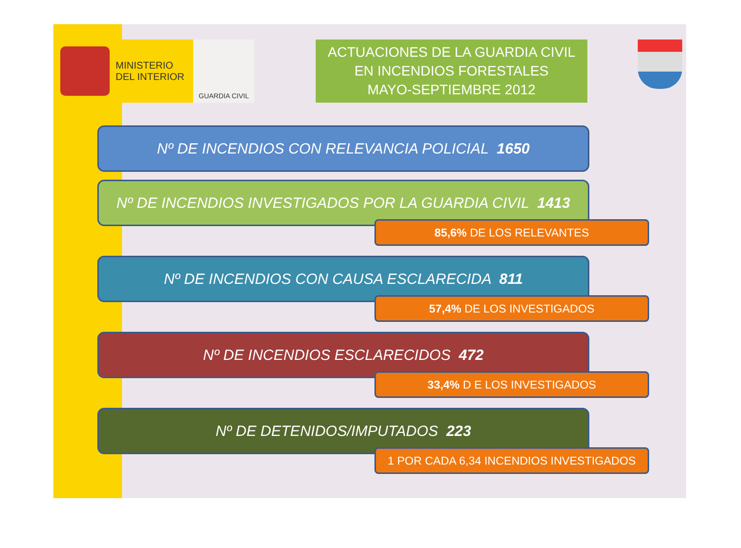MINISTERIO
DEL INTERIOR
GUARDIA CIVIL
ACTUACIONES DE LA GUARDIA CIVIL
EN INCENDIOS FORESTALES
MAYO-SEPTIEMBRE 2012
Nº DE INCENDIOS CON RELEVANCIA POLICIAL 1650
Nº DE INCENDIOS INVESTIGADOS POR LA GUARDIA CIVIL 1413
85,6% DE LOS RELEVANTES
Nº DE INCENDIOS CON CAUSA ESCLARECIDA 811
57,4% DE LOS INVESTIGADOS
Nº DE INCENDIOS ESCLARECIDOS 472
33,4% D E LOS INVESTIGADOS
Nº DE DETENIDOS/IMPUTADOS 223
1 POR CADA 6,34 INCENDIOS INVESTIGADOS